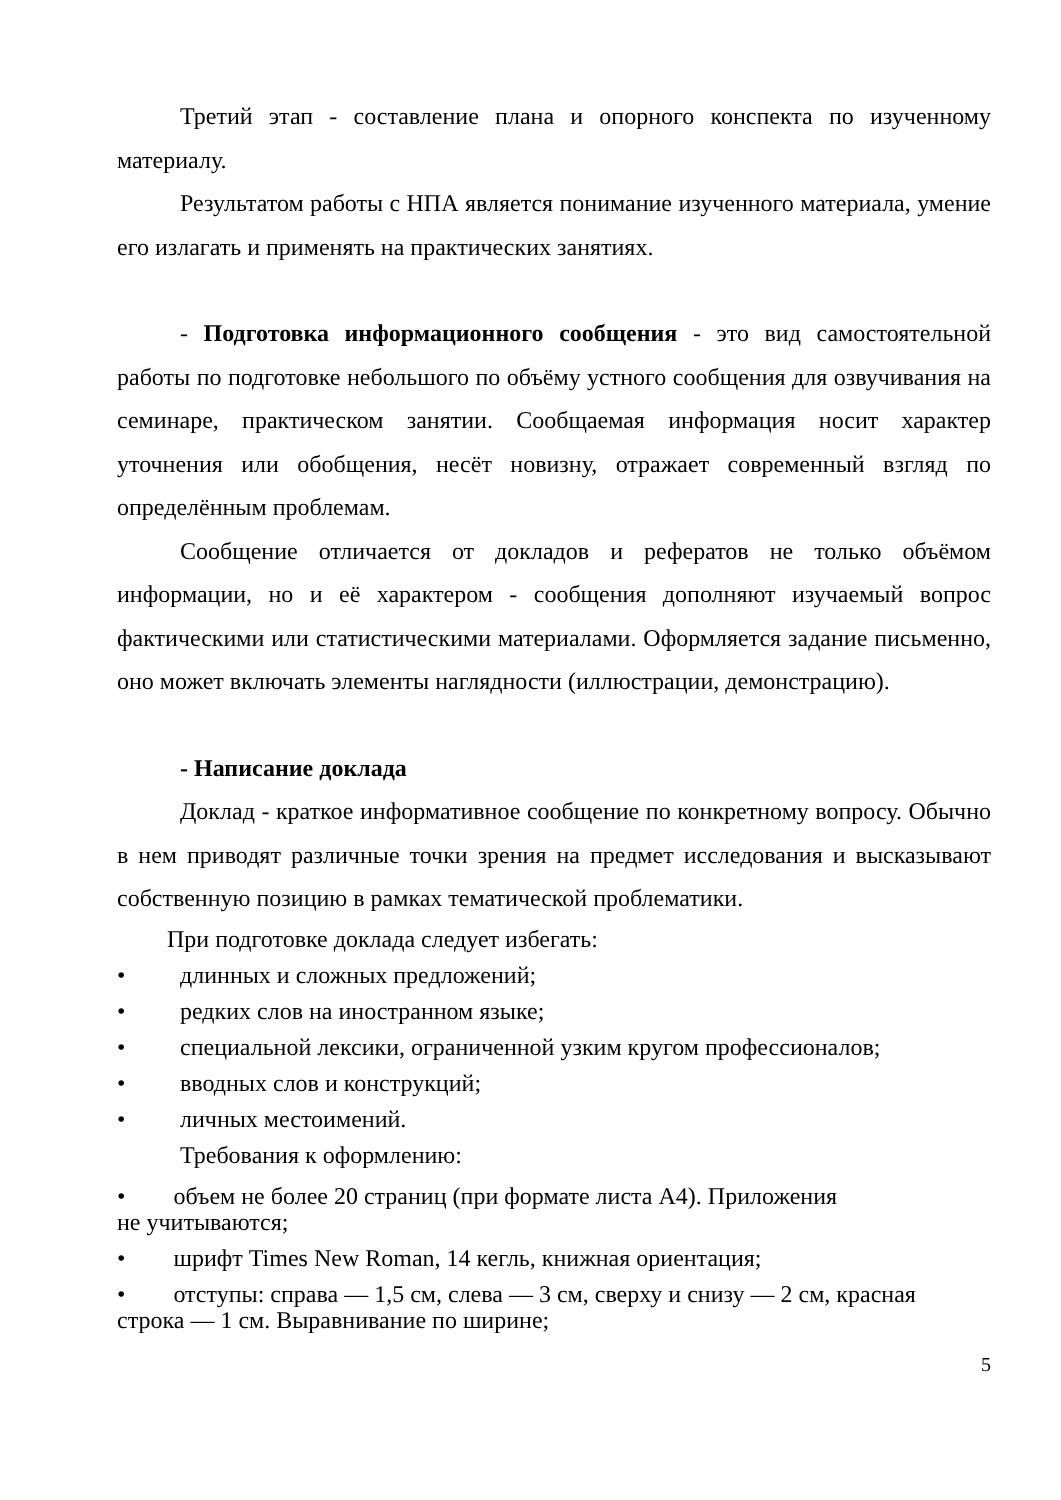Третий этап - составление плана и опорного конспекта по изученному материалу.
Результатом работы с НПА является понимание изученного материала, умение его излагать и применять на практических занятиях.
- Подготовка информационного сообщения - это вид самостоятельной работы по подготовке небольшого по объёму устного сообщения для озвучивания на семинаре, практическом занятии. Сообщаемая информация носит характер уточнения или обобщения, несёт новизну, отражает современный взгляд по определённым проблемам.
Сообщение отличается от докладов и рефератов не только объёмом информации, но и её характером - сообщения дополняют изучаемый вопрос фактическими или статистическими материалами. Оформляется задание письменно, оно может включать элементы наглядности (иллюстрации, демонстрацию).
- Написание доклада
Доклад - краткое информативное сообщение по конкретному вопросу. Обычно в нем приводят различные точки зрения на предмет исследования и высказывают собственную позицию в рамках тематической проблематики.
При подготовке доклада следует избегать:
• длинных и сложных предложений;
• редких слов на иностранном языке;
• специальной лексики, ограниченной узким кругом профессионалов;
• вводных слов и конструкций;
• личных местоимений.
Требования к оформлению:
• объем не более 20 страниц (при формате листа А4). Приложения
не учитываются;
• шрифт Times New Roman, 14 кегль, книжная ориентация;
• отступы: справа — 1,5 см, слева — 3 см, сверху и снизу — 2 см, красная
строка — 1 см. Выравнивание по ширине;
5